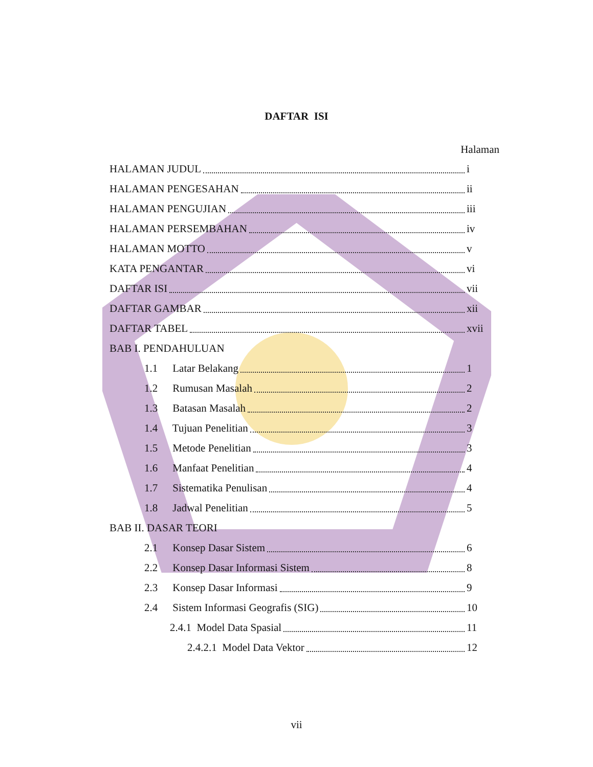DAFTAR ISI
Halaman
HALAMAN JUDUL i
HALAMAN PENGESAHAN ii
HALAMAN PENGUJIAN iii
HALAMAN PERSEMBAHAN iv
HALAMAN MOTTO v
KATA PENGANTAR vi
DAFTAR ISI vii
DAFTAR GAMBAR xii
DAFTAR TABEL xvii
BAB I. PENDAHULUAN
1.1 Latar Belakang 1
1.2 Rumusan Masalah 2
1.3 Batasan Masalah 2
1.4 Tujuan Penelitian 3
1.5 Metode Penelitian 3
1.6 Manfaat Penelitian 4
1.7 Sistematika Penulisan 4
1.8 Jadwal Penelitian 5
BAB II. DASAR TEORI
2.1 Konsep Dasar Sistem 6
2.2 Konsep Dasar Informasi Sistem 8
2.3 Konsep Dasar Informasi 9
2.4 Sistem Informasi Geografis (SIG) 10
2.4.1 Model Data Spasial 11
2.4.2.1 Model Data Vektor 12
vii